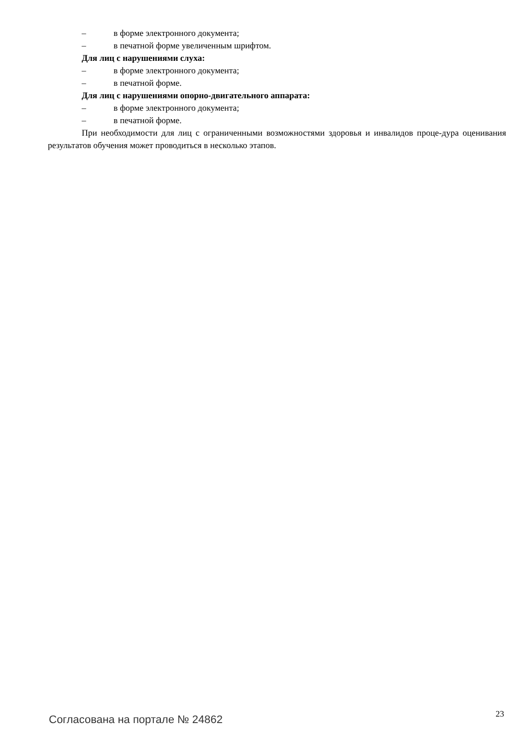– в форме электронного документа;
– в печатной форме увеличенным шрифтом.
Для лиц с нарушениями слуха:
– в форме электронного документа;
– в печатной форме.
Для лиц с нарушениями опорно-двигательного аппарата:
– в форме электронного документа;
– в печатной форме.
При необходимости для лиц с ограниченными возможностями здоровья и инвалидов проце-дура оценивания результатов обучения может проводиться в несколько этапов.
Согласована на портале № 24862 23